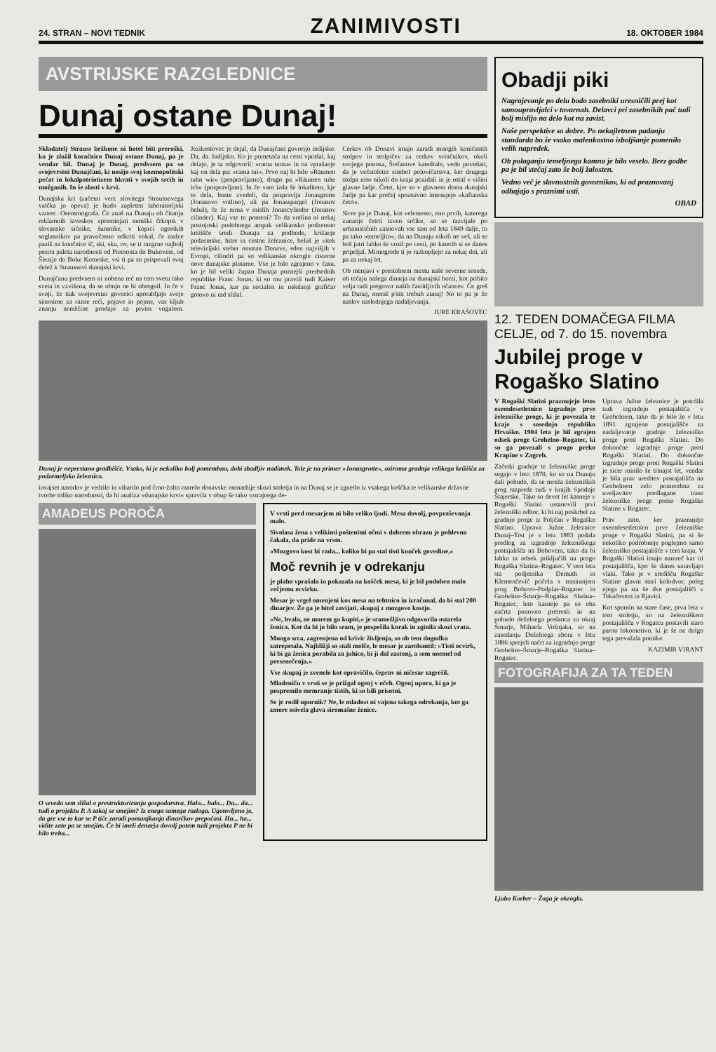24. STRAN – NOVI TEDNIK ZANIMIVOSTI 18. OKTOBER 1984
AVSTRIJSKE RAZGLEDNICE
Dunaj ostane Dunaj!
Skladatelj Strauss bržkone ni hotel biti preroški, ko je zložil koračnico Dunaj ostane Dunaj, pa je vendar bil. Dunaj je Dunaj, predvsem pa so svojevrstni Dunajčani, ki nosijo svoj kozmopolitski pečat in lokalpatriotizem hkrati v svojih srcih in možganih. In še zlasti v krvi.
Dunajska kri (začetni verz slovitega Straussovega valčka jo opeva) je hudo zapleten laboratorijski vzorec. Osemmografa. Če znaš na Dunaju ob čitanju reklamnih izveskov spreminjati nemški črkopis v slovanske sičnike, šumnike, v kopici ogerskih soglasnikov pa pravočasno odkriti vokal, če malce paziš na končnice ič, ski, sku, ov, se ti razgrne najbolj pestra paleta narodnosti od Piemonta do Bukovine, od Šlezije do Boke Kotorske, vsi ti pa so prispevali svoj delež k Straussovi dunajski krvi.
Dunajčanu predvsem ni nobena reč na tem svetu tako sveta in vzvišena, da se obnjo ne bi obregnil. In če v svoji, že itak svojevrstni govorici uporabljajo svoje sinonime za razne reči, pojave in pojme, vas kljub znanju nemščine prodajo za prvim vogalom. Jezikoslovec je dejal, da Dunajčani govorijo indijsko. Da, da. Indijsko. Ko je pometača na cesti vprašal, kaj delajo, je ta odgovoril: »rama tuma« in na vprašanje kaj on dela pa: »rama tui«. Prvo naj bi bilo »Räumen tuhn wir« (pospravljamo), drugo pa »Räumen tuhe ich« (pospravljam). In če vam izda še lokaliteto, kje to dela, boste zvedeli, da pospravlja Jonasgrotte (Jonasovo votlino), ali pa Jonasspargel (Jonasov beluš), če že nima v mislih Jonascylinder (Jonasov cilinder). Kaj vse to pomeni? To da votlina ni nekaj postojnski podobnega ampak velikansko podzemno križišče sredi Dunaja za podhode, križanje podzemske, hitre in cestne železnice, beluš je vitek televizijski steber onstran Donave, eden najvišjih v Evropi, cilindri pa so velikanske okrogle cisterne nove dunajske plinarne. Vse je bilo zgrajeno v času, ko je bil veliki župan Dunaja poznejši predsednik republike Franc Jonas, ki so mu pravili tudi Kaiser Franc Jonas, kar pa socialist in nekdanji grafičar gotovo ni rad slišal.
Cerkev ob Donavi imajo zaradi mnogih koničastih stolpov in stolpičev za cerkev svinčnikov, okoli svojega ponosa, Štefanove katedrale, vedo povedati, da je večstoletni simbol polovičarstva, ker drugega stolpa niso nikoli do kraja pozidali in je ostal v višini glavne ladje. Četrt, kjer so v glavnem doma dunajski Judje pa kar prečej spoznavno imenujejo »kaftanska četrt«.
Sicer pa je Dunaj, kot velemesto, eno prvih, katerega zunanje četrti izven srčike, so se razvijale po urbanističnih zasnovah vse tam od leta 1849 dalje, to pa tako »temeljito«, da na Dunaju nikoli ne veš, ali se boš jutri lahko še vozil po cesti, po katerih si se danes pripeljal. Mimogrede ti jo razkopljejo za nekaj dni, ali pa za nekaj let.
Ob menjavi v prestolnem mestu naše severne sosede, ob tečaju našega dinarja na dunajski borzi, kot pribito velja tudi pregovor naših častitljivih očancev. Če greš na Dunaj, moraš p'stit trebuh zunaj! No to pa je že naslov naslednjega nadaljevanja.
JURE KRAŠOVEC
Dunaj je neprestano gradbišče. Vsako, ki je nekoliko bolj pomembno, dobi zbadljiv nadimek. Tole je na primer »Jonasgrotte«, oziroma gradnja velikega križišča za podzemeljsko železnico.
invajset narodov je vedrilo in viharilo pod črno-žolto marelo donavske monarhije skozi stoletja in na Dunaj se je zgnetlo iz vsakega koščka te velikanske državne tvorbe toliko narodnosti, da bi analiza »dunajske krvi« spravila v obup še tako vztrajnega de-
AMADEUS POROČA
O seveda sem slišal o prestrukturiranju gospodarstva. Halo... halo... Da... da... tudi o projektu P. A zakaj se smejim? Iz enega samega razloga. Ugotovljeno je, da gre vse to kar se P tiče zaradi pomanjkanja dinarčkov prepočasi. Ha... ha... vidite zato pa se smejim. Če bi imeli denarja dovolj potem tudi projekta P ne bi bilo treba...
V vrsti pred mesarjem ni bilo veliko ljudi. Mesa dovolj, povpraševanja malo.
Sivolasa žena z velikimi poštenimi očmi v dobrem obrazu je pohlevno čakala, da pride na vrsto.
»Mozgovo kost bi rada... koliko bi pa stal tisti konček govedine,«
Moč revnih je v odrekanju
je plaho vprašala in pokazala na košček mesa, ki je bil podoben malo večjemu ocvirku.
Mesar je vrgel omenjeni kos mesa na tehtnico in izračunal, da bi stal 200 dinarjev. Že ga je hitel zavijati, skupaj z mozgovo kostjo.
»Ne, hvala, ne morem ga kupiti,« je sramežljivo odgovorila ostarela ženica. Kot da bi jo bilo sram, je pospešila korak in zginila skozi vrata.
Mnoga srca, zagrenjena od krivic življenja, so ob tem dogodku zatrepetala. Najbližji so stali molče, le mesar je zarobantil: »Tisti ocvirk, ki bi ga ženica porabila za juhico, bi ji dal zastonj, a sem onemel od presenečenja.«
Vse skupaj je zvenelo kot opravičilo, čeprav ni ničesar zagrešil.
Mladeniču v vrsti se je prižgal ogenj v očeh. Ogenj upora, ki ga je posprem­ilo mrmranje tistih, ki so bili prisotni.
Se je rodil upornik? Ne, le mladost ni vajena takega odrekanja, kot ga zmore osivela glava siromašne ženice.
Obadji piki
Nagrajevanje po delu bodo zasebniki uresničili prej kot samoupravljalci v tovarnah. Delavci pri zasebnikih pač tudi bolj mislijo na delo kot na zavist.
Naše perspektive so dobre. Po nekajletnem padanju standarda bo že vsako malenkostno izboljšanje pomenilo velik napredek.
Ob polaganju temeljnega kamna je bilo veselo. Brez godbe pa je bil stečaj zato še bolj žalosten.
Vedno več je slavnostnih govornikov, ki od praznovanj odhajajo s praznimi usti.
OBAD
12. TEDEN DOMAČEGA FILMA
CELJE, od 7. do 15. novembra
Jubilej proge v Rogaško Slatino
V Rogaški Slatini praznujejo letos osemdesetletnico izgradnje prve železniške proge, ki je povezala te kraje s sosednjo republiko Hrvaško. 1904 leta je bil zgrajen odsek proge Grobelno–Rogatec, ki so ga povezali s progo preko Krapine v Zagreb.
Začetki gradnje te železniške proge segajo v leto 1870, ko so na Dunaju dali pobudo, da se mreža železniških prog razprede tudi v krajih Spodnje Štajerske. Tako so devet let kasneje v Rogaški Slatini ustanovili prvi železniški odbor, ki bi naj poskrbel za gradnjo proge iz Poljčan v Rogaško Slatino. Uprava Južne železnice Dunaj–Trst je v letu 1883 podala predlog za izgradnjo železniškega postajališča na Bobovem, tako da bi lahko ta odsek priključili na progo Rogaška Slatina–Rogatec. V tem letu sta podjetnika Demuth in Klemenčevič pričela s trasiranjem prog Bobovo–Podplat–Rogatec in Grobelno–Šmarje–Rogaška Slatina–Rogatec, leto kasneje pa so oba načrta ponovno pretresli in na pobudo deželnega poslanca za okraj Šmarje, Mihaela Vošnjaka, so na zasedanju Deželnega zbora v letu 1886 sprejeli načrt za izgradnjo proge Grobelno–Šmarje–Rogaška Slatina–Rogatec.
Uprava Južne železnice je potrdila tudi izgradnjo postajališča v Grobelnem, tako da je bilo že v letu 1891 zgrajeno postajališče za nadaljevanje gradnje železniške proge proti Rogaški Slatini. Do dokončne izgradnje proge proti Rogaški Slatini. Do dokončne izgradnje proge proti Rogaški Slatini je sicer minilo še trinajst let, vendar je bila prav ureditev postajališča na Grobelnem zelo pomembna za uveljavitev predlagane trase železniške proge preko Rogaške Slatine v Rogatec.
Prav zato, ker praznujejo osemdesetletnico prve železniške proge v Rogaški Slatini, pa si še nekoliko podrobneje poglejmo samo železniško postajališče v tem kraju. V Rogaški Slatini imajo namreč kar tri postajališča, kjer še danes ustavljajo vlaki. Tako je v središču Rogaške Slatine glavni stari kolodvor, poleg njega pa sta še dve postajališči v Tekačevem in Rjavici.
Kot spomin na stare čase, prva leta v tem stoletju, so na železniškem postajališču v Rogatcu postavili staro parno lokomotivo, ki je še ne dolgo tega prevažala potnike.
KAZIMIR VIRANT
FOTOGRAFIJA ZA TA TEDEN
Ljubo Korber – Žoga je okrogla.